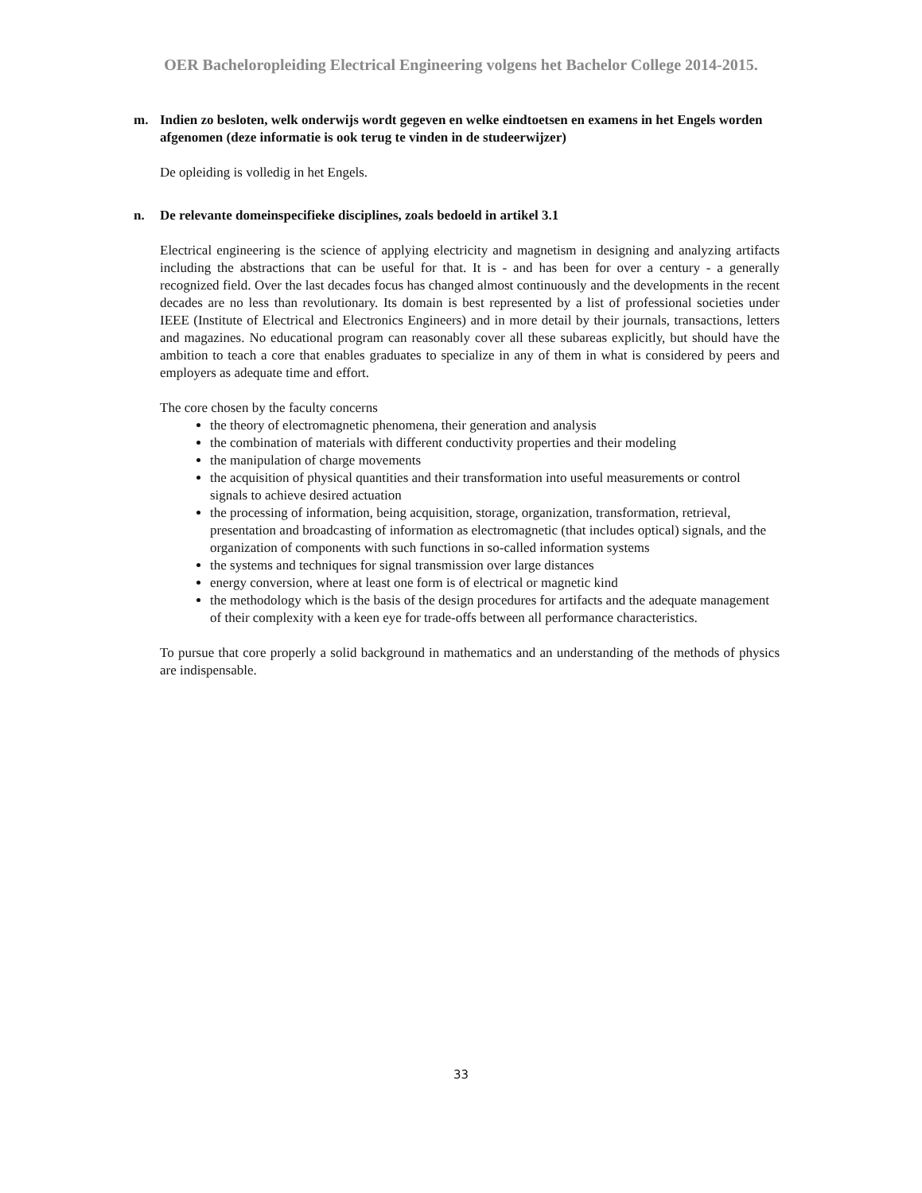OER Bacheloropleiding Electrical Engineering volgens het Bachelor College 2014-2015.
m. Indien zo besloten, welk onderwijs wordt gegeven en welke eindtoetsen en examens in het Engels worden afgenomen (deze informatie is ook terug te vinden in de studeerwijzer)
De opleiding is volledig in het Engels.
n. De relevante domeinspecifieke disciplines, zoals bedoeld in artikel 3.1
Electrical engineering is the science of applying electricity and magnetism in designing and analyzing artifacts including the abstractions that can be useful for that. It is - and has been for over a century - a generally recognized field. Over the last decades focus has changed almost continuously and the developments in the recent decades are no less than revolutionary. Its domain is best represented by a list of professional societies under IEEE (Institute of Electrical and Electronics Engineers) and in more detail by their journals, transactions, letters and magazines. No educational program can reasonably cover all these subareas explicitly, but should have the ambition to teach a core that enables graduates to specialize in any of them in what is considered by peers and employers as adequate time and effort.
The core chosen by the faculty concerns
the theory of electromagnetic phenomena, their generation and analysis
the combination of materials with different conductivity properties and their modeling
the manipulation of charge movements
the acquisition of physical quantities and their transformation into useful measurements or control signals to achieve desired actuation
the processing of information, being acquisition, storage, organization, transformation, retrieval, presentation and broadcasting of information as electromagnetic (that includes optical) signals, and the organization of components with such functions in so-called information systems
the systems and techniques for signal transmission over large distances
energy conversion, where at least one form is of electrical or magnetic kind
the methodology which is the basis of the design procedures for artifacts and the adequate management of their complexity with a keen eye for trade-offs between all performance characteristics.
To pursue that core properly a solid background in mathematics and an understanding of the methods of physics are indispensable.
33